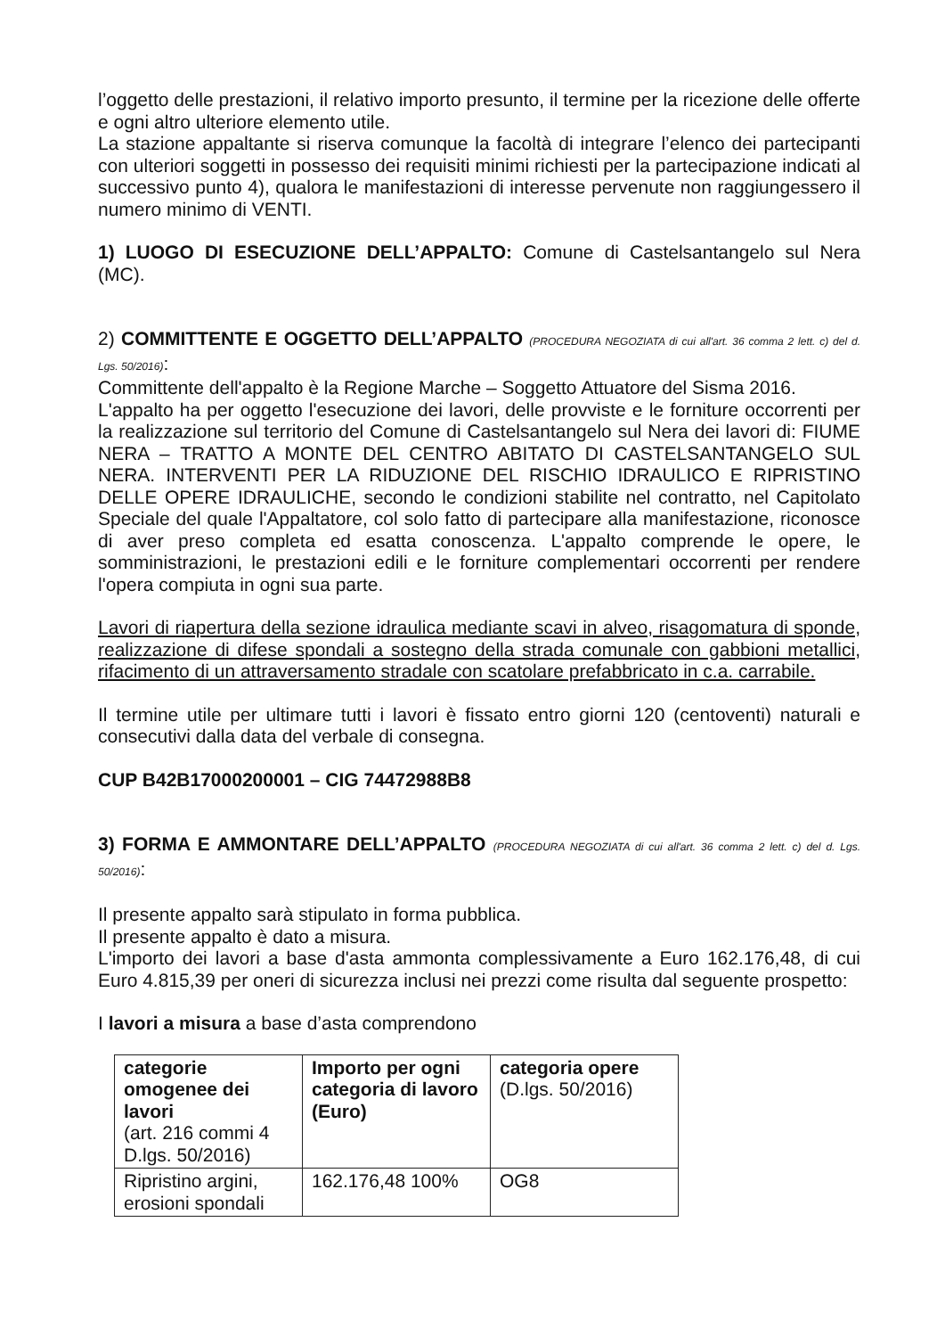l’oggetto delle prestazioni, il relativo importo presunto, il termine per la ricezione delle offerte e ogni altro ulteriore elemento utile.
La stazione appaltante si riserva comunque la facoltà di integrare l’elenco dei partecipanti con ulteriori soggetti in possesso dei requisiti minimi richiesti per la partecipazione indicati al successivo punto 4), qualora le manifestazioni di interesse pervenute non raggiungessero il numero minimo di VENTI.
1) LUOGO DI ESECUZIONE DELL’APPALTO: Comune di Castelsantangelo sul Nera (MC).
2) COMMITTENTE E OGGETTO DELL’APPALTO (PROCEDURA NEGOZIATA di cui all'art. 36 comma 2 lett. c) del d. Lgs. 50/2016):
Committente dell'appalto è la Regione Marche – Soggetto Attuatore del Sisma 2016.
L'appalto ha per oggetto l'esecuzione dei lavori, delle provviste e le forniture occorrenti per la realizzazione sul territorio del Comune di Castelsantangelo sul Nera dei lavori di: FIUME NERA – TRATTO A MONTE DEL CENTRO ABITATO DI CASTELSANTANGELO SUL NERA. INTERVENTI PER LA RIDUZIONE DEL RISCHIO IDRAULICO E RIPRISTINO DELLE OPERE IDRAULICHE, secondo le condizioni stabilite nel contratto, nel Capitolato Speciale del quale l'Appaltatore, col solo fatto di partecipare alla manifestazione, riconosce di aver preso completa ed esatta conoscenza. L'appalto comprende le opere, le somministrazioni, le prestazioni edili e le forniture complementari occorrenti per rendere l'opera compiuta in ogni sua parte.
Lavori di riapertura della sezione idraulica mediante scavi in alveo, risagomatura di sponde, realizzazione di difese spondali a sostegno della strada comunale con gabbioni metallici, rifacimento di un attraversamento stradale con scatolare prefabbricato in c.a. carrabile.
Il termine utile per ultimare tutti i lavori è fissato entro giorni 120 (centoventi) naturali e consecutivi dalla data del verbale di consegna.
CUP B42B17000200001 – CIG 74472988B8
3) FORMA E AMMONTARE DELL’APPALTO (PROCEDURA NEGOZIATA di cui all'art. 36 comma 2 lett. c) del d. Lgs. 50/2016):
Il presente appalto sarà stipulato in forma pubblica.
Il presente appalto è dato a misura.
L'importo dei lavori a base d'asta ammonta complessivamente a Euro 162.176,48, di cui Euro 4.815,39 per oneri di sicurezza inclusi nei prezzi come risulta dal seguente prospetto:
I lavori a misura a base d’asta comprendono
| categorie omogenee dei lavori (art. 216 commi 4 D.lgs. 50/2016) | Importo per ogni categoria di lavoro (Euro) | categoria opere (D.lgs. 50/2016) |
| Ripristino argini, erosioni spondali | 162.176,48 100% | OG8 |